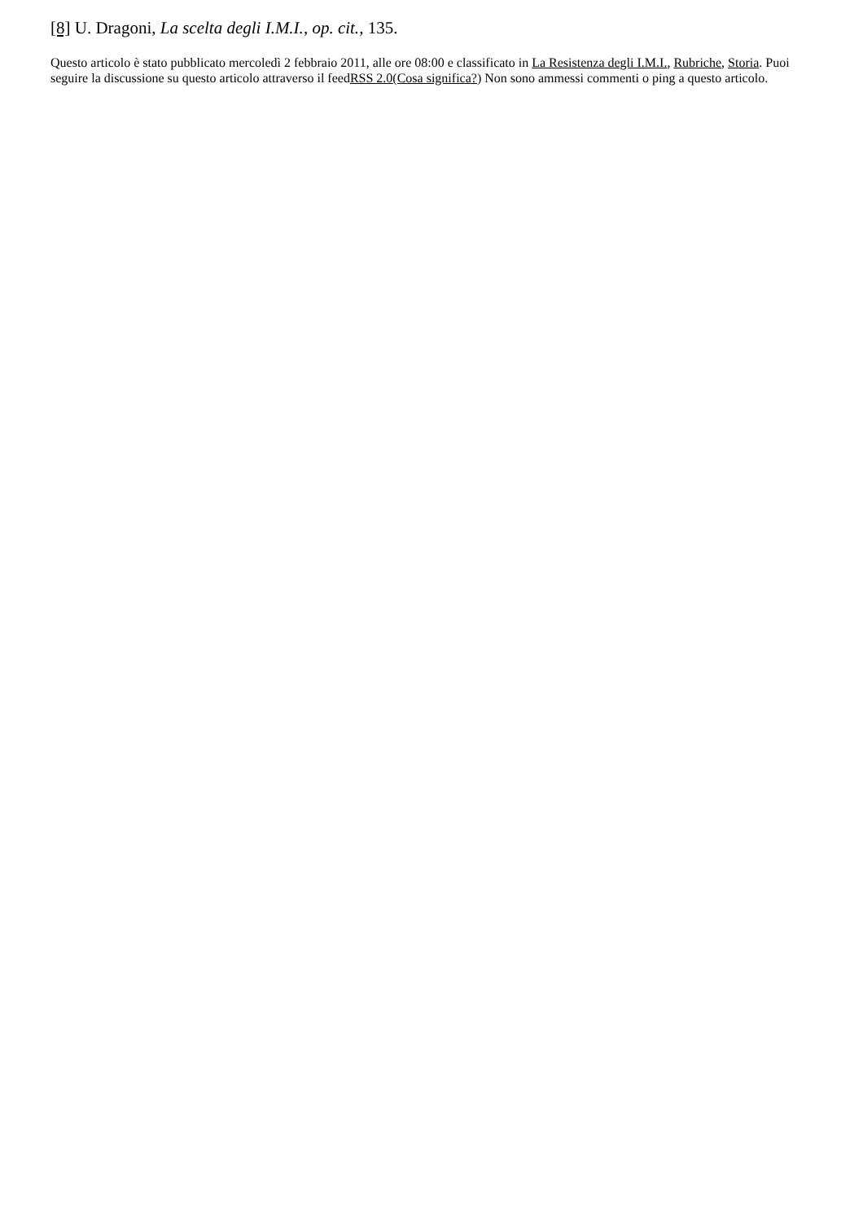[8] U. Dragoni, La scelta degli I.M.I., op. cit., 135.
Questo articolo è stato pubblicato mercoledì 2 febbraio 2011, alle ore 08:00 e classificato in La Resistenza degli I.M.I., Rubriche, Storia. Puoi seguire la discussione su questo articolo attraverso il feedRSS 2.0(Cosa significa?) Non sono ammessi commenti o ping a questo articolo.